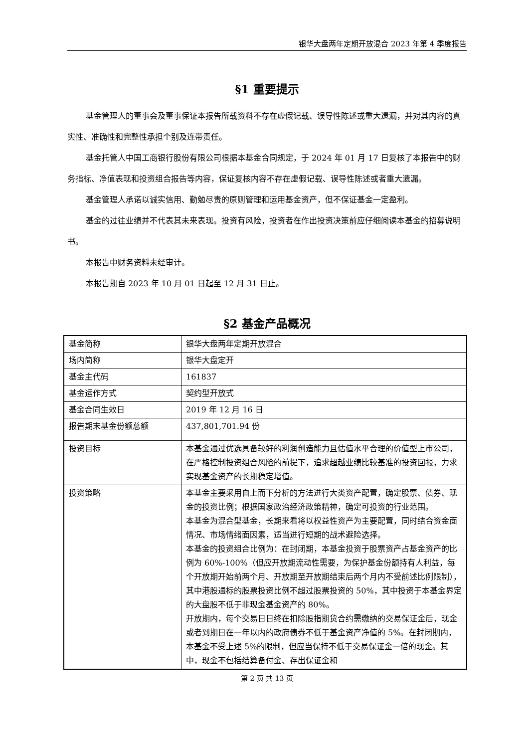银华大盘两年定期开放混合 2023 年第 4 季度报告
§1 重要提示
基金管理人的董事会及董事保证本报告所载资料不存在虚假记载、误导性陈述或重大遗漏，并对其内容的真实性、准确性和完整性承担个别及连带责任。
基金托管人中国工商银行股份有限公司根据本基金合同规定，于 2024 年 01 月 17 日复核了本报告中的财务指标、净值表现和投资组合报告等内容，保证复核内容不存在虚假记载、误导性陈述或者重大遗漏。
基金管理人承诺以诚实信用、勤勉尽责的原则管理和运用基金资产，但不保证基金一定盈利。
基金的过往业绩并不代表其未来表现。投资有风险，投资者在作出投资决策前应仔细阅读本基金的招募说明书。
本报告中财务资料未经审计。
本报告期自 2023 年 10 月 01 日起至 12 月 31 日止。
§2 基金产品概况
| 基金简称 | 银华大盘两年定期开放混合 |
| 场内简称 | 银华大盘定开 |
| 基金主代码 | 161837 |
| 基金运作方式 | 契约型开放式 |
| 基金合同生效日 | 2019 年 12 月 16 日 |
| 报告期末基金份额总额 | 437,801,701.94 份 |
| 投资目标 | 本基金通过优选具备较好的利润创造能力且估值水平合理的价值型上市公司，在严格控制投资组合风险的前提下，追求超越业绩比较基准的投资回报，力求实现基金资产的长期稳定增值。 |
| 投资策略 | 本基金主要采用自上而下分析的方法进行大类资产配置，确定股票、债券、现金的投资比例；根据国家政治经济政策精神，确定可投资的行业范围。 本基金为混合型基金，长期来看将以权益性资产为主要配置，同时结合资金面情况、市场情绪面因素，适当进行短期的战术避险选择。 本基金的投资组合比例为：在封闭期，本基金投资于股票资产占基金资产的比例为 60%-100%（但应开放期流动性需要，为保护基金份额持有人利益，每个开放期开始前两个月、开放期至开放期结束后两个月内不受前述比例限制），其中港股通标的股票投资比例不超过股票投资的 50%，其中投资于本基金界定的大盘股不低于非现金基金资产的 80%。 开放期内，每个交易日日终在扣除股指期货合约需缴纳的交易保证金后，现金或者到期日在一年以内的政府债券不低于基金资产净值的 5%。在封闭期内，本基金不受上述 5%的限制，但应当保持不低于交易保证金一倍的现金。其中，现金不包括结算备付金、存出保证金和 |
第 2 页 共 13 页